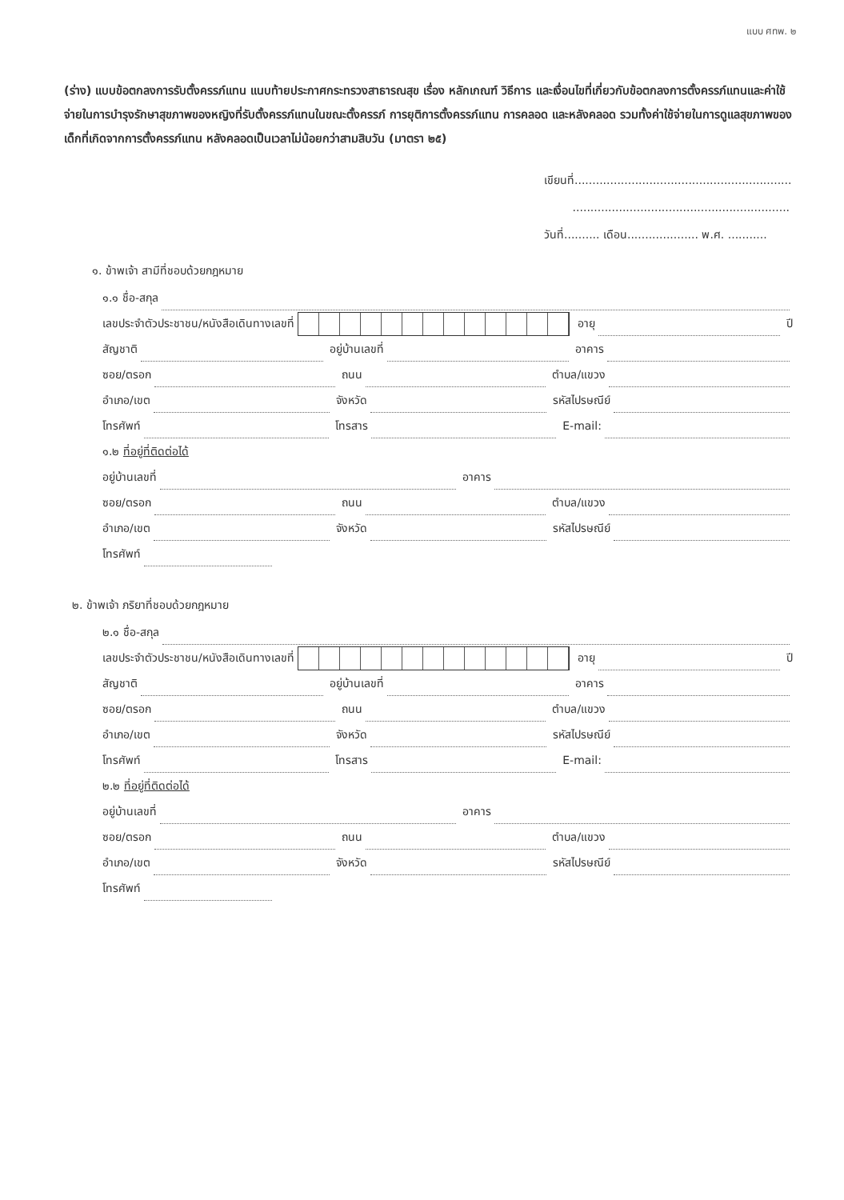แบบ ศทพ. ๒
(ร่าง) แบบข้อตกลงการรับตั้งครรภ์แทน แนบท้ายประกาศกระทรวงสาธารณสุข เรื่อง หลักเกณฑ์ วิธีการ และเงื่อนไขที่เกี่ยวกับข้อตกลงการตั้งครรภ์แทนและค่าใช้จ่ายในการบำรุงรักษาสุขภาพของหญิงที่รับตั้งครรภ์แทนในขณะตั้งครรภ์ การยุติการตั้งครรภ์แทน การคลอด และหลังคลอด รวมทั้งค่าใช้จ่ายในการดูแลสุขภาพของเด็กที่เกิดจากการตั้งครรภ์แทน หลังคลอดเป็นเวลาไม่น้อยกว่าสามสิบวัน (มาตรา ๒๕)
เขียนที่.............................................................
.............................................................
วันที่.......... เดือน.................... พ.ศ. ...........
๑. ข้าพเจ้า สามีที่ชอบด้วยกฎหมาย
๑.๑ ชื่อ-สกุล
เลขประจำตัวประชาชน/หนังสือเดินทางเลขที่
อายุ
ปี
สัญชาติ
อยู่บ้านเลขที่
อาคาร
ซอย/ตรอก
ถนน
ตำบล/แขวง
อำเภอ/เขต
จังหวัด
รหัสไปรษณีย์
โทรศัพท์
โทรสาร
E-mail:
๑.๒ ที่อยู่ที่ติดต่อได้
อยู่บ้านเลขที่
อาคาร
ซอย/ตรอก
ถนน
ตำบล/แขวง
อำเภอ/เขต
จังหวัด
รหัสไปรษณีย์
โทรศัพท์
๒. ข้าพเจ้า ภริยาที่ชอบด้วยกฎหมาย
๒.๑ ชื่อ-สกุล
เลขประจำตัวประชาชน/หนังสือเดินทางเลขที่
อายุ
ปี
สัญชาติ
อยู่บ้านเลขที่
อาคาร
ซอย/ตรอก
ถนน
ตำบล/แขวง
อำเภอ/เขต
จังหวัด
รหัสไปรษณีย์
โทรศัพท์
โทรสาร
E-mail:
๒.๒ ที่อยู่ที่ติดต่อได้
อยู่บ้านเลขที่
อาคาร
ซอย/ตรอก
ถนน
ตำบล/แขวง
อำเภอ/เขต
จังหวัด
รหัสไปรษณีย์
โทรศัพท์